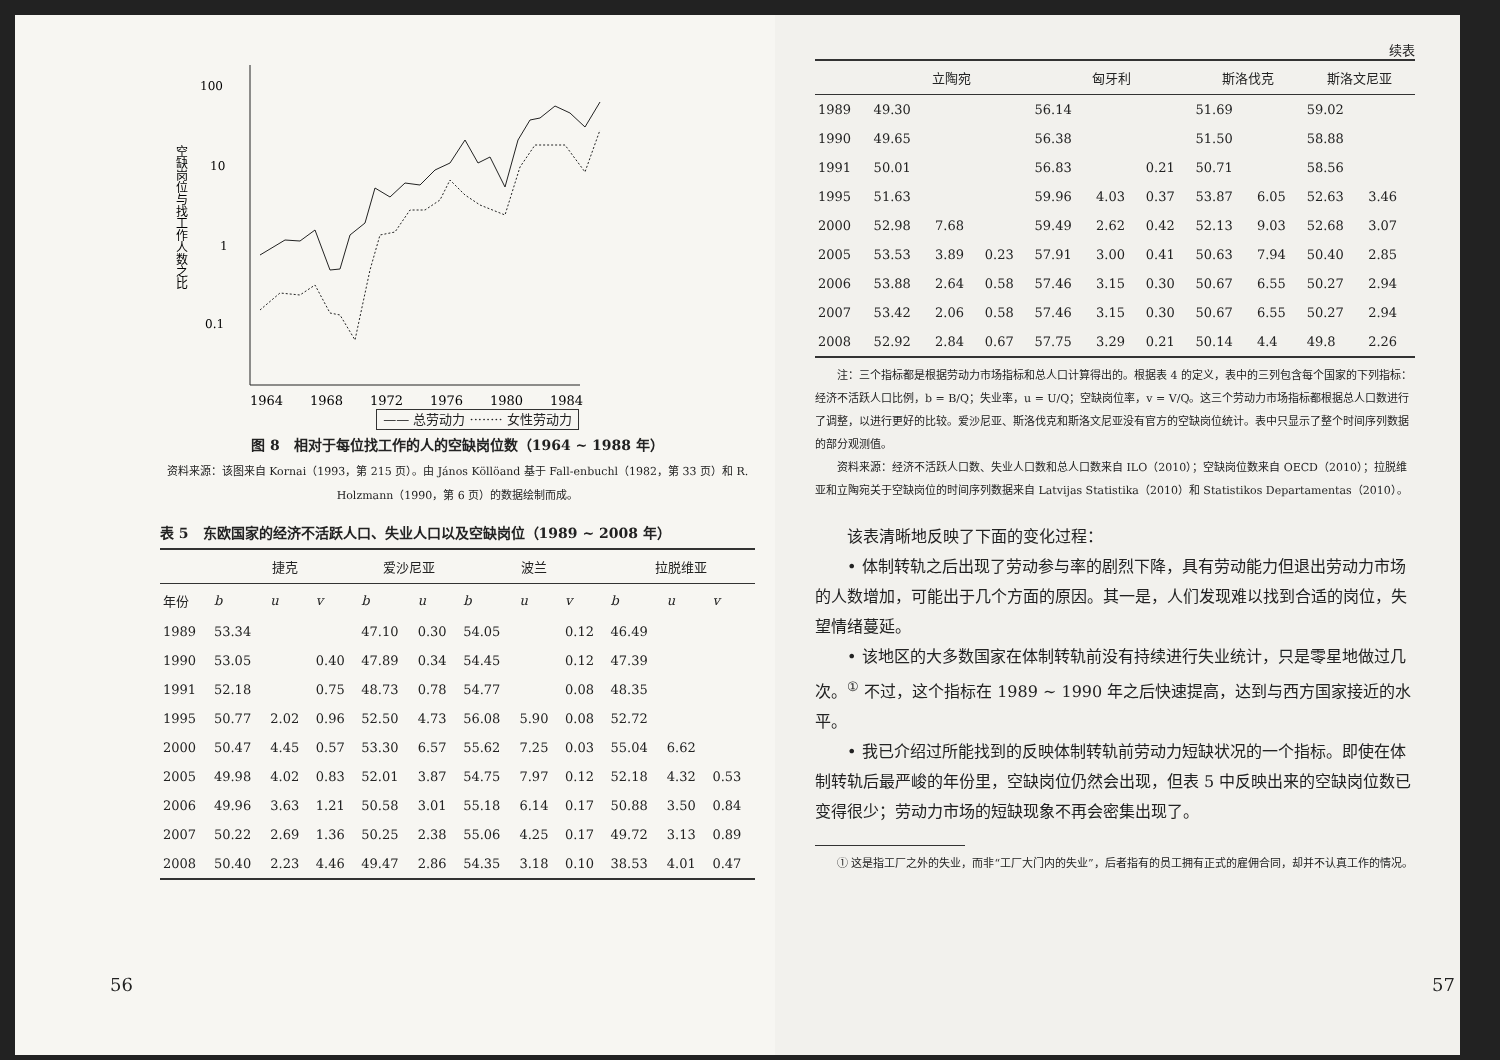100
10
1
0.1
空缺岗位与找工作人数之比
1964
1968
1972
1976
1980
1984
—— 总劳动力 ········ 女性劳动力
图 8　相对于每位找工作的人的空缺岗位数（1964 ~ 1988 年）
资料来源：该图来自 Kornai（1993，第 215 页）。由 János Köllöand 基于 Fall-enbuchl（1982，第 33 页）和 R. Holzmann（1990，第 6 页）的数据绘制而成。
表 5　东欧国家的经济不活跃人口、失业人口以及空缺岗位（1989 ~ 2008 年）
| | 捷克 | | | 爱沙尼亚 | | 波兰 | | | 拉脱维亚 | | |
| --- | --- | --- | --- | --- | --- | --- | --- | --- | --- | --- | --- |
| 年份 | b | u | v | b | u | b | u | v | b | u | v |
| 1989 | 53.34 | | | 47.10 | 0.30 | 54.05 | | 0.12 | 46.49 | | |
| 1990 | 53.05 | | 0.40 | 47.89 | 0.34 | 54.45 | | 0.12 | 47.39 | | |
| 1991 | 52.18 | | 0.75 | 48.73 | 0.78 | 54.77 | | 0.08 | 48.35 | | |
| 1995 | 50.77 | 2.02 | 0.96 | 52.50 | 4.73 | 56.08 | 5.90 | 0.08 | 52.72 | | |
| 2000 | 50.47 | 4.45 | 0.57 | 53.30 | 6.57 | 55.62 | 7.25 | 0.03 | 55.04 | 6.62 | |
| 2005 | 49.98 | 4.02 | 0.83 | 52.01 | 3.87 | 54.75 | 7.97 | 0.12 | 52.18 | 4.32 | 0.53 |
| 2006 | 49.96 | 3.63 | 1.21 | 50.58 | 3.01 | 55.18 | 6.14 | 0.17 | 50.88 | 3.50 | 0.84 |
| 2007 | 50.22 | 2.69 | 1.36 | 50.25 | 2.38 | 55.06 | 4.25 | 0.17 | 49.72 | 3.13 | 0.89 |
| 2008 | 50.40 | 2.23 | 4.46 | 49.47 | 2.86 | 54.35 | 3.18 | 0.10 | 38.53 | 4.01 | 0.47 |
56
续表
| | 立陶宛 | | | 匈牙利 | | | 斯洛伐克 | | 斯洛文尼亚 | |
| --- | --- | --- | --- | --- | --- | --- | --- | --- | --- | --- |
| 1989 | 49.30 | | | 56.14 | | | 51.69 | | 59.02 | |
| 1990 | 49.65 | | | 56.38 | | | 51.50 | | 58.88 | |
| 1991 | 50.01 | | | 56.83 | | 0.21 | 50.71 | | 58.56 | |
| 1995 | 51.63 | | | 59.96 | 4.03 | 0.37 | 53.87 | 6.05 | 52.63 | 3.46 |
| 2000 | 52.98 | 7.68 | | 59.49 | 2.62 | 0.42 | 52.13 | 9.03 | 52.68 | 3.07 |
| 2005 | 53.53 | 3.89 | 0.23 | 57.91 | 3.00 | 0.41 | 50.63 | 7.94 | 50.40 | 2.85 |
| 2006 | 53.88 | 2.64 | 0.58 | 57.46 | 3.15 | 0.30 | 50.67 | 6.55 | 50.27 | 2.94 |
| 2007 | 53.42 | 2.06 | 0.58 | 57.46 | 3.15 | 0.30 | 50.67 | 6.55 | 50.27 | 2.94 |
| 2008 | 52.92 | 2.84 | 0.67 | 57.75 | 3.29 | 0.21 | 50.14 | 4.4 | 49.8 | 2.26 |
　　注：三个指标都是根据劳动力市场指标和总人口计算得出的。根据表 4 的定义，表中的三列包含每个国家的下列指标：经济不活跃人口比例，b = B/Q；失业率，u = U/Q；空缺岗位率，v = V/Q。这三个劳动力市场指标都根据总人口数进行了调整，以进行更好的比较。爱沙尼亚、斯洛伐克和斯洛文尼亚没有官方的空缺岗位统计。表中只显示了整个时间序列数据的部分观测值。
　　资料来源：经济不活跃人口数、失业人口数和总人口数来自 ILO（2010）；空缺岗位数来自 OECD（2010）；拉脱维亚和立陶宛关于空缺岗位的时间序列数据来自 Latvijas Statistika（2010）和 Statistikos Departamentas（2010）。
该表清晰地反映了下面的变化过程：
• 体制转轨之后出现了劳动参与率的剧烈下降，具有劳动能力但退出劳动力市场的人数增加，可能出于几个方面的原因。其一是，人们发现难以找到合适的岗位，失望情绪蔓延。
• 该地区的大多数国家在体制转轨前没有持续进行失业统计，只是零星地做过几次。<sup>①</sup> 不过，这个指标在 1989 ~ 1990 年之后快速提高，达到与西方国家接近的水平。
• 我已介绍过所能找到的反映体制转轨前劳动力短缺状况的一个指标。即使在体制转轨后最严峻的年份里，空缺岗位仍然会出现，但表 5 中反映出来的空缺岗位数已变得很少；劳动力市场的短缺现象不再会密集出现了。
　　① 这是指工厂之外的失业，而非“工厂大门内的失业”，后者指有的员工拥有正式的雇佣合同，却并不认真工作的情况。
57